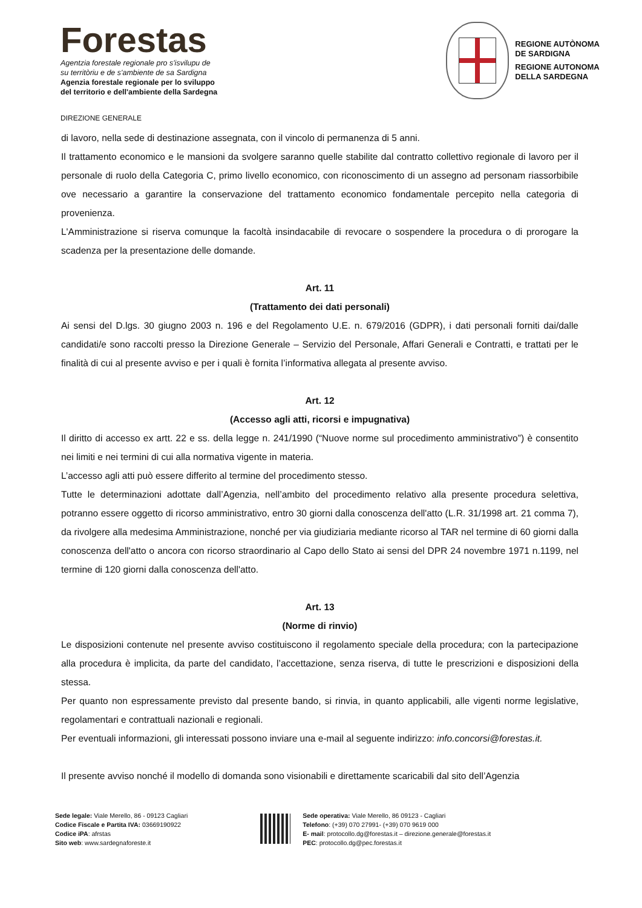Forestas
Agentzia forestale regionale pro s'isvilupu de
su territòriu e de s'ambiente de sa Sardigna
Agenzia forestale regionale per lo sviluppo
del territorio e dell'ambiente della Sardegna
REGIONE AUTÒNOMA
DE SARDIGNA
REGIONE AUTONOMA
DELLA SARDEGNA
DIREZIONE GENERALE
di lavoro, nella sede di destinazione assegnata, con il vincolo di permanenza di 5 anni.
Il trattamento economico e le mansioni da svolgere saranno quelle stabilite dal contratto collettivo regionale di lavoro per il personale di ruolo della Categoria C, primo livello economico, con riconoscimento di un assegno ad personam riassorbibile ove necessario a garantire la conservazione del trattamento economico fondamentale percepito nella categoria di provenienza.
L'Amministrazione si riserva comunque la facoltà insindacabile di revocare o sospendere la procedura o di prorogare la scadenza per la presentazione delle domande.
Art. 11
(Trattamento dei dati personali)
Ai sensi del D.lgs. 30 giugno 2003 n. 196 e del Regolamento U.E. n. 679/2016 (GDPR), i dati personali forniti dai/dalle candidati/e sono raccolti presso la Direzione Generale – Servizio del Personale, Affari Generali e Contratti, e trattati per le finalità di cui al presente avviso e per i quali è fornita l’informativa allegata al presente avviso.
Art. 12
(Accesso agli atti, ricorsi e impugnativa)
Il diritto di accesso ex artt. 22 e ss. della legge n. 241/1990 (“Nuove norme sul procedimento amministrativo”) è consentito nei limiti e nei termini di cui alla normativa vigente in materia.
L’accesso agli atti può essere differito al termine del procedimento stesso.
Tutte le determinazioni adottate dall’Agenzia, nell’ambito del procedimento relativo alla presente procedura selettiva, potranno essere oggetto di ricorso amministrativo, entro 30 giorni dalla conoscenza dell'atto (L.R. 31/1998 art. 21 comma 7), da rivolgere alla medesima Amministrazione, nonché per via giudiziaria mediante ricorso al TAR nel termine di 60 giorni dalla conoscenza dell'atto o ancora con ricorso straordinario al Capo dello Stato ai sensi del DPR 24 novembre 1971 n.1199, nel termine di 120 giorni dalla conoscenza dell'atto.
Art. 13
(Norme di rinvio)
Le disposizioni contenute nel presente avviso costituiscono il regolamento speciale della procedura; con la partecipazione alla procedura è implicita, da parte del candidato, l’accettazione, senza riserva, di tutte le prescrizioni e disposizioni della stessa.
Per quanto non espressamente previsto dal presente bando, si rinvia, in quanto applicabili, alle vigenti norme legislative, regolamentari e contrattuali nazionali e regionali.
Per eventuali informazioni, gli interessati possono inviare una e-mail al seguente indirizzo: info.concorsi@forestas.it.
Il presente avviso nonché il modello di domanda sono visionabili e direttamente scaricabili dal sito dell’Agenzia
Sede legale: Viale Merello, 86 - 09123 Cagliari
Codice Fiscale e Partita IVA: 03669190922
Codice iPA: afrstas
Sito web: www.sardegnaforeste.it
Sede operativa: Viale Merello, 86 09123 - Cagliari
Telefono: (+39) 070 27991- (+39) 070 9619 000
E- mail: protocollo.dg@forestas.it – direzione.generale@forestas.it
PEC: protocollo.dg@pec.forestas.it